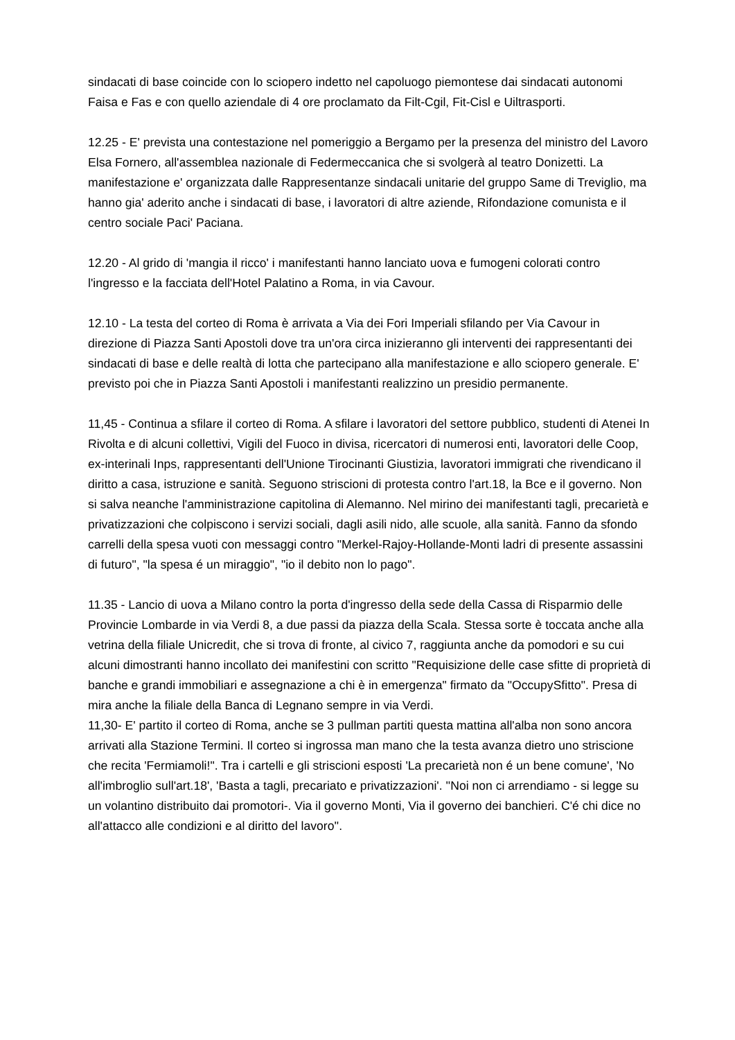sindacati di base coincide con lo sciopero indetto nel capoluogo piemontese dai sindacati autonomi Faisa e Fas e con quello aziendale di 4 ore proclamato da Filt-Cgil, Fit-Cisl e Uiltrasporti.
12.25 - E' prevista una contestazione nel pomeriggio a Bergamo per la presenza del ministro del Lavoro Elsa Fornero, all'assemblea nazionale di Federmeccanica che si svolgerà al teatro Donizetti. La manifestazione e' organizzata dalle Rappresentanze sindacali unitarie del gruppo Same di Treviglio, ma hanno gia' aderito anche i sindacati di base, i lavoratori di altre aziende, Rifondazione comunista e il centro sociale Paci' Paciana.
12.20 - Al grido di 'mangia il ricco' i manifestanti hanno lanciato uova e fumogeni colorati contro l'ingresso e la facciata dell'Hotel Palatino a Roma, in via Cavour.
12.10 - La testa del corteo di Roma è arrivata a Via dei Fori Imperiali sfilando per Via Cavour in direzione di Piazza Santi Apostoli dove tra un'ora circa inizieranno gli interventi dei rappresentanti dei sindacati di base e delle realtà di lotta che partecipano alla manifestazione e allo sciopero generale. E' previsto poi che in Piazza Santi Apostoli i manifestanti realizzino un presidio permanente.
11,45 - Continua a sfilare il corteo di Roma. A sfilare i lavoratori del settore pubblico, studenti di Atenei In Rivolta e di alcuni collettivi, Vigili del Fuoco in divisa, ricercatori di numerosi enti, lavoratori delle Coop, ex-interinali Inps, rappresentanti dell'Unione Tirocinanti Giustizia, lavoratori immigrati che rivendicano il diritto a casa, istruzione e sanità. Seguono striscioni di protesta contro l'art.18, la Bce e il governo. Non si salva neanche l'amministrazione capitolina di Alemanno. Nel mirino dei manifestanti tagli, precarietà e privatizzazioni che colpiscono i servizi sociali, dagli asili nido, alle scuole, alla sanità. Fanno da sfondo carrelli della spesa vuoti con messaggi contro "Merkel-Rajoy-Hollande-Monti ladri di presente assassini di futuro", "la spesa é un miraggio", "io il debito non lo pago".
11.35 - Lancio di uova a Milano contro la porta d'ingresso della sede della Cassa di Risparmio delle Provincie Lombarde in via Verdi 8, a due passi da piazza della Scala. Stessa sorte è toccata anche alla vetrina della filiale Unicredit, che si trova di fronte, al civico 7, raggiunta anche da pomodori e su cui alcuni dimostranti hanno incollato dei manifestini con scritto "Requisizione delle case sfitte di proprietà di banche e grandi immobiliari e assegnazione a chi è in emergenza" firmato da "OccupySfitto". Presa di mira anche la filiale della Banca di Legnano sempre in via Verdi.
11,30- E' partito il corteo di Roma, anche se 3 pullman partiti questa mattina all'alba non sono ancora arrivati alla Stazione Termini. Il corteo si ingrossa man mano che la testa avanza dietro uno striscione che recita 'Fermiamoli!". Tra i cartelli e gli striscioni esposti 'La precarietà non é un bene comune', 'No all'imbroglio sull'art.18', 'Basta a tagli, precariato e privatizzazioni'. ''Noi non ci arrendiamo - si legge su un volantino distribuito dai promotori-. Via il governo Monti, Via il governo dei banchieri. C'é chi dice no all'attacco alle condizioni e al diritto del lavoro''.